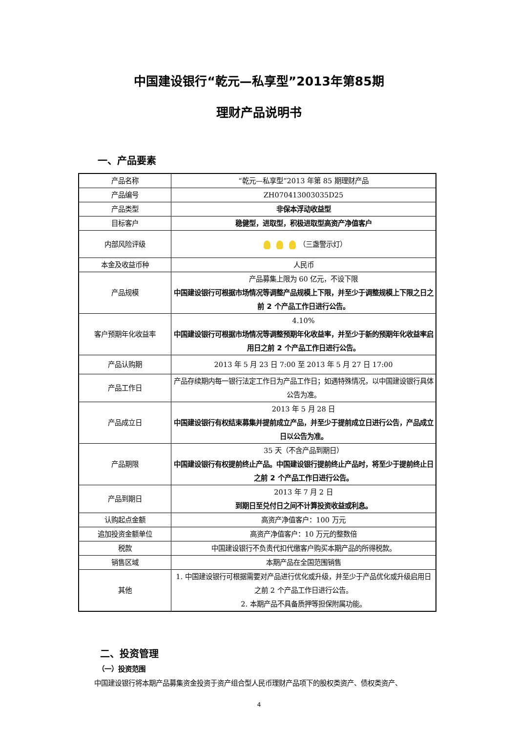中国建设银行“乾元—私享型”2013年第85期
理财产品说明书
一、产品要素
| 产品名称 | “乾元—私享型”2013 年第 85 期理财产品 |
| 产品编号 | ZH070413003035D25 |
| 产品类型 | 非保本浮动收益型 |
| 目标客户 | 稳健型，进取型，积极进取型高资产净值客户 |
| 内部风险评级 | （三盏警示灯） |
| 本金及收益币种 | 人民币 |
| 产品规模 | 产品募集上限为 60 亿元，不设下限 中国建设银行可根据市场情况等调整产品规模上下限，并至少于调整规模上下限之日之前 2 个产品工作日进行公告。 |
| 客户预期年化收益率 | 4.10% 中国建设银行可根据市场情况等调整预期年化收益率，并至少于新的预期年化收益率启用日之前 2 个产品工作日进行公告。 |
| 产品认购期 | 2013 年 5 月 23 日 7:00 至 2013 年 5 月 27 日 17:00 |
| 产品工作日 | 产品存续期内每一银行法定工作日为产品工作日；如遇特殊情况，以中国建设银行具体公告为准。 |
| 产品成立日 | 2013 年 5 月 28 日 中国建设银行有权结束募集并提前成立产品，并至少于提前成立日进行公告，产品成立日以公告为准。 |
| 产品期限 | 35 天（不含产品到期日） 中国建设银行有权提前终止产品。中国建设银行提前终止产品时，将至少于提前终止日之前 2 个产品工作日进行公告。 |
| 产品到期日 | 2013 年 7 月 2 日 到期日至兑付日之间不计算投资收益或利息。 |
| 认购起点金额 | 高资产净值客户：100 万元 |
| 追加投资金额单位 | 高资产净值客户：10 万元的整数倍 |
| 税款 | 中国建设银行不负责代扣代缴客户购买本期产品的所得税款。 |
| 销售区域 | 本期产品在全国范围销售 |
| 其他 | 1. 中国建设银行可根据需要对产品进行优化或升级，并至少于产品优化或升级启用日之前 2 个产品工作日进行公告。 2. 本期产品不具备质押等担保附属功能。 |
二、投资管理
（一）投资范围
中国建设银行将本期产品募集资金投资于资产组合型人民币理财产品项下的股权类资产、债权类资产、
4